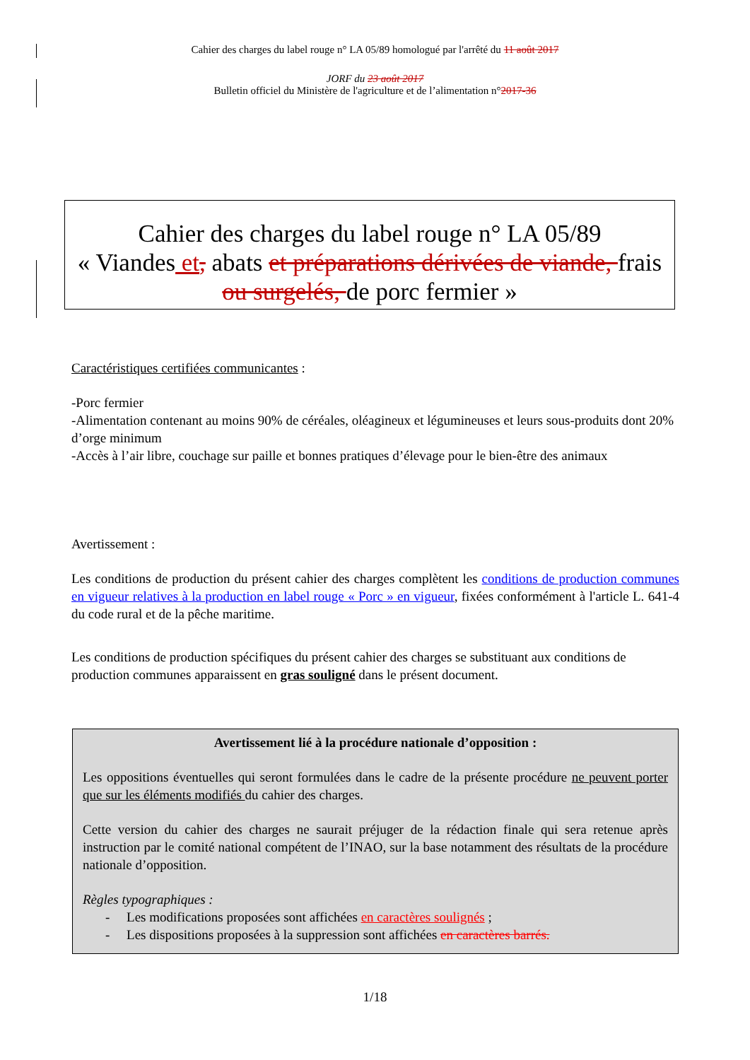Cahier des charges du label rouge n° LA 05/89 homologué par l'arrêté du 11 août 2017
JORF du 23 août 2017
Bulletin officiel du Ministère de l'agriculture et de l’alimentation n°2017-36
Cahier des charges du label rouge n° LA 05/89
« Viandes et, abats et préparations dérivées de viande, frais ou surgelés, de porc fermier »
Caractéristiques certifiées communicantes :
-Porc fermier
-Alimentation contenant au moins 90% de céréales, oléagineux et légumineuses et leurs sous-produits dont 20% d’orge minimum
-Accès à l’air libre, couchage sur paille et bonnes pratiques d’élevage pour le bien-être des animaux
Avertissement :
Les conditions de production du présent cahier des charges complètent les conditions de production communes en vigueur relatives à la production en label rouge « Porc » en vigueur, fixées conformément à l'article L. 641-4 du code rural et de la pêche maritime.
Les conditions de production spécifiques du présent cahier des charges se substituant aux conditions de production communes apparaissent en gras souligné dans le présent document.
Avertissement lié à la procédure nationale d’opposition :
Les oppositions éventuelles qui seront formulées dans le cadre de la présente procédure ne peuvent porter que sur les éléments modifiés du cahier des charges.
Cette version du cahier des charges ne saurait préjuger de la rédaction finale qui sera retenue après instruction par le comité national compétent de l’INAO, sur la base notamment des résultats de la procédure nationale d’opposition.
Règles typographiques :
- Les modifications proposées sont affichées en caractères soulignés ;
- Les dispositions proposées à la suppression sont affichées en caractères barrés.
1/18